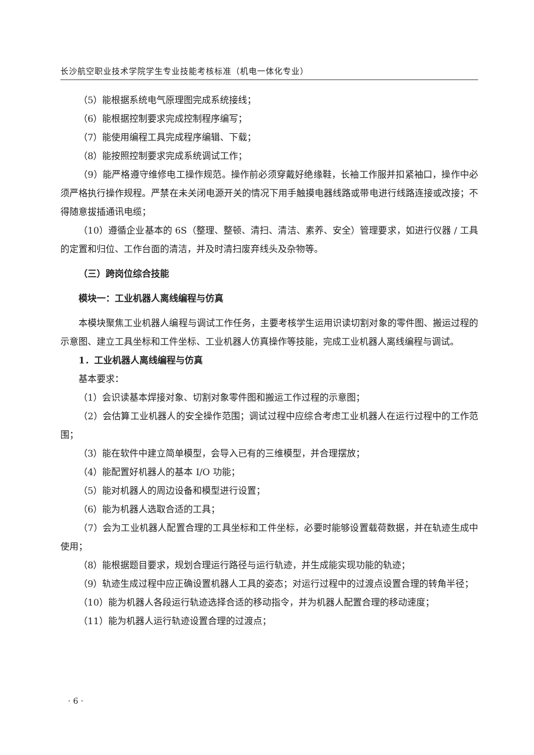长沙航空职业技术学院学生专业技能考核标准（机电一体化专业）
（5）能根据系统电气原理图完成系统接线；
（6）能根据控制要求完成控制程序编写；
（7）能使用编程工具完成程序编辑、下载；
（8）能按照控制要求完成系统调试工作；
（9）能严格遵守维修电工操作规范。操作前必须穿戴好绝缘鞋，长袖工作服并扣紧袖口，操作中必须严格执行操作规程。严禁在未关闭电源开关的情况下用手触摸电器线路或带电进行线路连接或改接；不得随意拔插通讯电缆；
（10）遵循企业基本的 6S（整理、整顿、清扫、清洁、素养、安全）管理要求，如进行仪器 / 工具的定置和归位、工作台面的清洁，并及时清扫废弃线头及杂物等。
（三）跨岗位综合技能
模块一：工业机器人离线编程与仿真
本模块聚焦工业机器人编程与调试工作任务，主要考核学生运用识读切割对象的零件图、搬运过程的示意图、建立工具坐标和工件坐标、工业机器人仿真操作等技能，完成工业机器人离线编程与调试。
1．工业机器人离线编程与仿真
基本要求：
（1）会识读基本焊接对象、切割对象零件图和搬运工作过程的示意图；
（2）会估算工业机器人的安全操作范围；调试过程中应综合考虑工业机器人在运行过程中的工作范围；
（3）能在软件中建立简单模型，会导入已有的三维模型，并合理摆放；
（4）能配置好机器人的基本 I/O 功能；
（5）能对机器人的周边设备和模型进行设置；
（6）能为机器人选取合适的工具；
（7）会为工业机器人配置合理的工具坐标和工件坐标，必要时能够设置载荷数据，并在轨迹生成中使用；
（8）能根据题目要求，规划合理运行路径与运行轨迹，并生成能实现功能的轨迹；
（9）轨迹生成过程中应正确设置机器人工具的姿态；对运行过程中的过渡点设置合理的转角半径；
（10）能为机器人各段运行轨迹选择合适的移动指令，并为机器人配置合理的移动速度；
（11）能为机器人运行轨迹设置合理的过渡点；
· 6 ·